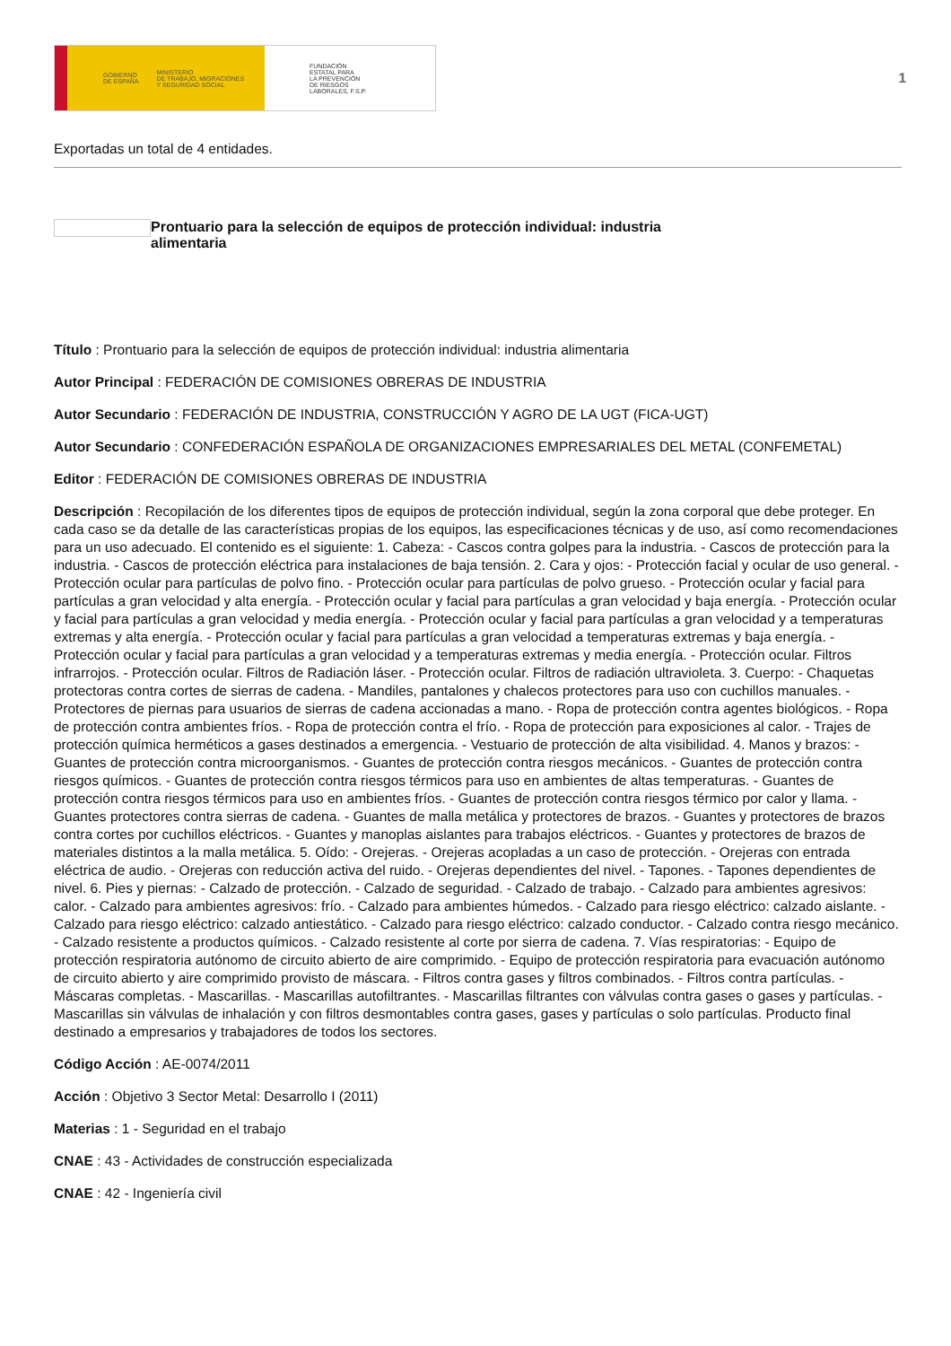GOBIERNO
DE ESPAÑA MINISTERIO
DE TRABAJO, MIGRACIONES
Y SEGURIDAD SOCIAL
FUNDACIÓN
ESTATAL PARA
LA PREVENCIÓN
DE RIESGOS
LABORALES, F.S.P.
1
Exportadas un total de 4 entidades.
Prontuario para la selección de equipos de protección individual: industria alimentaria
Título : Prontuario para la selección de equipos de protección individual: industria alimentaria
Autor Principal : FEDERACIÓN DE COMISIONES OBRERAS DE INDUSTRIA
Autor Secundario : FEDERACIÓN DE INDUSTRIA, CONSTRUCCIÓN Y AGRO DE LA UGT (FICA-UGT)
Autor Secundario : CONFEDERACIÓN ESPAÑOLA DE ORGANIZACIONES EMPRESARIALES DEL METAL (CONFEMETAL)
Editor : FEDERACIÓN DE COMISIONES OBRERAS DE INDUSTRIA
Descripción : Recopilación de los diferentes tipos de equipos de protección individual, según la zona corporal que debe proteger. En cada caso se da detalle de las características propias de los equipos, las especificaciones técnicas y de uso, así como recomendaciones para un uso adecuado. El contenido es el siguiente: 1. Cabeza: - Cascos contra golpes para la industria. - Cascos de protección para la industria. - Cascos de protección eléctrica para instalaciones de baja tensión. 2. Cara y ojos: - Protección facial y ocular de uso general. - Protección ocular para partículas de polvo fino. - Protección ocular para partículas de polvo grueso. - Protección ocular y facial para partículas a gran velocidad y alta energía. - Protección ocular y facial para partículas a gran velocidad y baja energía. - Protección ocular y facial para partículas a gran velocidad y media energía. - Protección ocular y facial para partículas a gran velocidad y a temperaturas extremas y alta energía. - Protección ocular y facial para partículas a gran velocidad a temperaturas extremas y baja energía. - Protección ocular y facial para partículas a gran velocidad y a temperaturas extremas y media energía. - Protección ocular. Filtros infrarrojos. - Protección ocular. Filtros de Radiación láser. - Protección ocular. Filtros de radiación ultravioleta. 3. Cuerpo: - Chaquetas protectoras contra cortes de sierras de cadena. - Mandiles, pantalones y chalecos protectores para uso con cuchillos manuales. - Protectores de piernas para usuarios de sierras de cadena accionadas a mano. - Ropa de protección contra agentes biológicos. - Ropa de protección contra ambientes fríos. - Ropa de protección contra el frío. - Ropa de protección para exposiciones al calor. - Trajes de protección química herméticos a gases destinados a emergencia. - Vestuario de protección de alta visibilidad. 4. Manos y brazos: - Guantes de protección contra microorganismos. - Guantes de protección contra riesgos mecánicos. - Guantes de protección contra riesgos químicos. - Guantes de protección contra riesgos térmicos para uso en ambientes de altas temperaturas. - Guantes de protección contra riesgos térmicos para uso en ambientes fríos. - Guantes de protección contra riesgos térmico por calor y llama. - Guantes protectores contra sierras de cadena. - Guantes de malla metálica y protectores de brazos. - Guantes y protectores de brazos contra cortes por cuchillos eléctricos. - Guantes y manoplas aislantes para trabajos eléctricos. - Guantes y protectores de brazos de materiales distintos a la malla metálica. 5. Oído: - Orejeras. - Orejeras acopladas a un caso de protección. - Orejeras con entrada eléctrica de audio. - Orejeras con reducción activa del ruido. - Orejeras dependientes del nivel. - Tapones. - Tapones dependientes de nivel. 6. Pies y piernas: - Calzado de protección. - Calzado de seguridad. - Calzado de trabajo. - Calzado para ambientes agresivos: calor. - Calzado para ambientes agresivos: frío. - Calzado para ambientes húmedos. - Calzado para riesgo eléctrico: calzado aislante. - Calzado para riesgo eléctrico: calzado antiestático. - Calzado para riesgo eléctrico: calzado conductor. - Calzado contra riesgo mecánico. - Calzado resistente a productos químicos. - Calzado resistente al corte por sierra de cadena. 7. Vías respiratorias: - Equipo de protección respiratoria autónomo de circuito abierto de aire comprimido. - Equipo de protección respiratoria para evacuación autónomo de circuito abierto y aire comprimido provisto de máscara. - Filtros contra gases y filtros combinados. - Filtros contra partículas. - Máscaras completas. - Mascarillas. - Mascarillas autofiltrantes. - Mascarillas filtrantes con válvulas contra gases o gases y partículas. - Mascarillas sin válvulas de inhalación y con filtros desmontables contra gases, gases y partículas o solo partículas. Producto final destinado a empresarios y trabajadores de todos los sectores.
Código Acción : AE-0074/2011
Acción : Objetivo 3 Sector Metal: Desarrollo I (2011)
Materias : 1 - Seguridad en el trabajo
CNAE : 43 - Actividades de construcción especializada
CNAE : 42 - Ingeniería civil